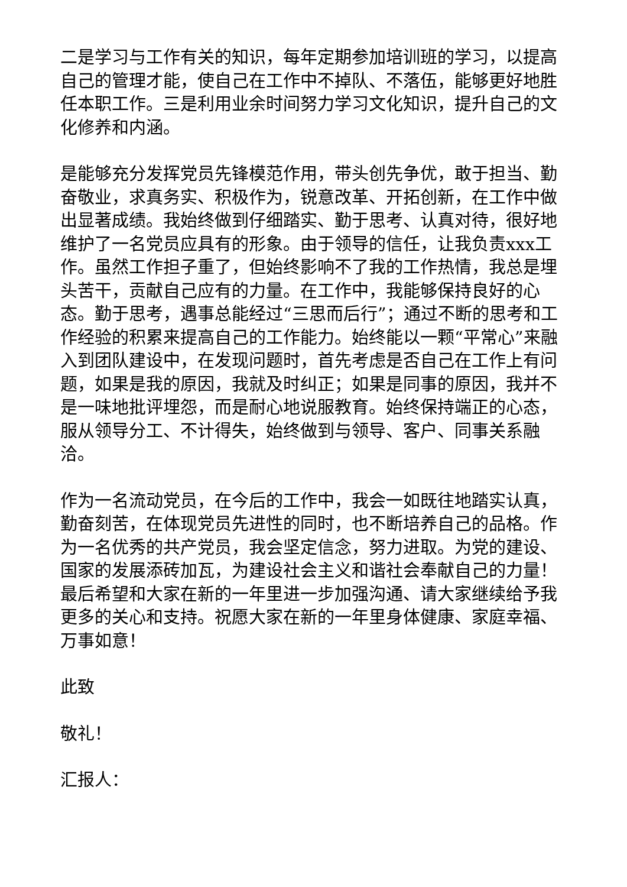二是学习与工作有关的知识，每年定期参加培训班的学习，以提高自己的管理才能，使自己在工作中不掉队、不落伍，能够更好地胜任本职工作。三是利用业余时间努力学习文化知识，提升自己的文化修养和内涵。
是能够充分发挥党员先锋模范作用，带头创先争优，敢于担当、勤奋敬业，求真务实、积极作为，锐意改革、开拓创新，在工作中做出显著成绩。我始终做到仔细踏实、勤于思考、认真对待，很好地维护了一名党员应具有的形象。由于领导的信任，让我负责xxx工作。虽然工作担子重了，但始终影响不了我的工作热情，我总是埋头苦干，贡献自己应有的力量。在工作中，我能够保持良好的心态。勤于思考，遇事总能经过“三思而后行”；通过不断的思考和工作经验的积累来提高自己的工作能力。始终能以一颗“平常心”来融入到团队建设中，在发现问题时，首先考虑是否自己在工作上有问题，如果是我的原因，我就及时纠正；如果是同事的原因，我并不是一味地批评埋怨，而是耐心地说服教育。始终保持端正的心态，服从领导分工、不计得失，始终做到与领导、客户、同事关系融洽。
作为一名流动党员，在今后的工作中，我会一如既往地踏实认真，勤奋刻苦，在体现党员先进性的同时，也不断培养自己的品格。作为一名优秀的共产党员，我会坚定信念，努力进取。为党的建设、国家的发展添砖加瓦，为建设社会主义和谐社会奉献自己的力量！最后希望和大家在新的一年里进一步加强沟通、请大家继续给予我更多的关心和支持。祝愿大家在新的一年里身体健康、家庭幸福、万事如意！
此致
敬礼！
汇报人：